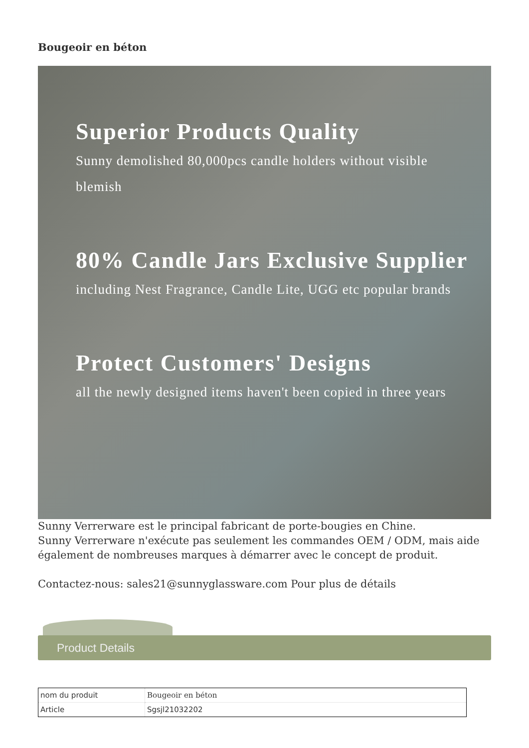Bougeoir en béton
Superior Products Quality
Sunny demolished 80,000pcs candle holders without visible blemish
80% Candle Jars Exclusive Supplier
including Nest Fragrance, Candle Lite, UGG etc popular brands
Protect Customers' Designs
all the newly designed items haven't been copied in three years
Sunny Verrerware est le principal fabricant de porte-bougies en Chine.
Sunny Verrerware n'exécute pas seulement les commandes OEM / ODM, mais aide également de nombreuses marques à démarrer avec le concept de produit.
Contactez-nous: sales21@sunnyglassware.com Pour plus de détails
Product Details
| nom du produit | Bougeoir en béton |
| Article | Sgsjl21032202 |